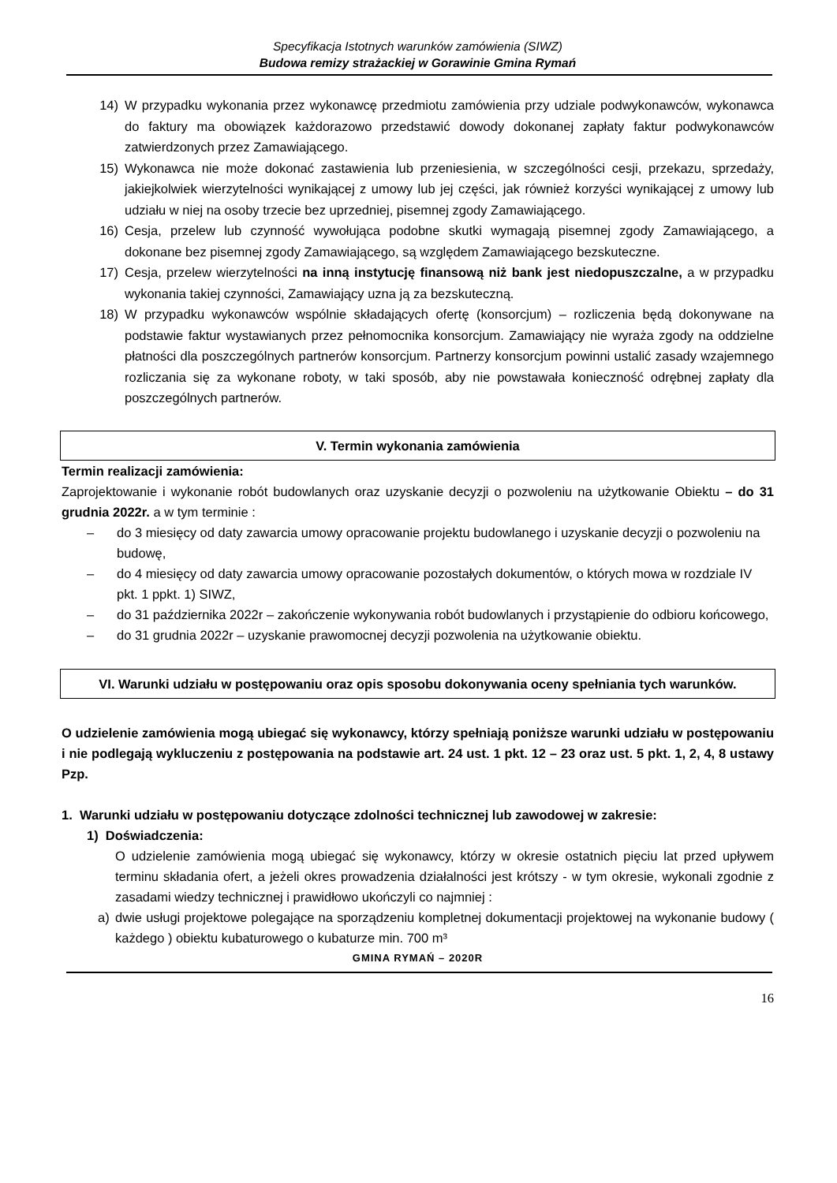Specyfikacja Istotnych warunków zamówienia (SIWZ)
Budowa remizy strażackiej w Gorawinie Gmina Rymań
14) W przypadku wykonania przez wykonawcę przedmiotu zamówienia przy udziale podwykonawców, wykonawca do faktury ma obowiązek każdorazowo przedstawić dowody dokonanej zapłaty faktur podwykonawców zatwierdzonych przez Zamawiającego.
15) Wykonawca nie może dokonać zastawienia lub przeniesienia, w szczególności cesji, przekazu, sprzedaży, jakiejkolwiek wierzytelności wynikającej z umowy lub jej części, jak również korzyści wynikającej z umowy lub udziału w niej na osoby trzecie bez uprzedniej, pisemnej zgody Zamawiającego.
16) Cesja, przelew lub czynność wywołująca podobne skutki wymagają pisemnej zgody Zamawiającego, a dokonane bez pisemnej zgody Zamawiającego, są względem Zamawiającego bezskuteczne.
17) Cesja, przelew wierzytelności na inną instytucję finansową niż bank jest niedopuszczalne, a w przypadku wykonania takiej czynności, Zamawiający uzna ją za bezskuteczną.
18) W przypadku wykonawców wspólnie składających ofertę (konsorcjum) – rozliczenia będą dokonywane na podstawie faktur wystawianych przez pełnomocnika konsorcjum. Zamawiający nie wyraża zgody na oddzielne płatności dla poszczególnych partnerów konsorcjum. Partnerzy konsorcjum powinni ustalić zasady wzajemnego rozliczania się za wykonane roboty, w taki sposób, aby nie powstawała konieczność odrębnej zapłaty dla poszczególnych partnerów.
V. Termin wykonania zamówienia
Termin realizacji zamówienia:
Zaprojektowanie i wykonanie robót budowlanych oraz uzyskanie decyzji o pozwoleniu na użytkowanie Obiektu – do 31 grudnia 2022r. a w tym terminie :
– do 3 miesięcy od daty zawarcia umowy opracowanie projektu budowlanego i uzyskanie decyzji o pozwoleniu na budowę,
– do 4 miesięcy od daty zawarcia umowy opracowanie pozostałych dokumentów, o których mowa w rozdziale IV pkt. 1 ppkt. 1) SIWZ,
– do 31 października 2022r – zakończenie wykonywania robót budowlanych i przystąpienie do odbioru końcowego,
– do 31 grudnia 2022r – uzyskanie prawomocnej decyzji pozwolenia na użytkowanie obiektu.
VI. Warunki udziału w postępowaniu oraz opis sposobu dokonywania oceny spełniania tych warunków.
O udzielenie zamówienia mogą ubiegać się wykonawcy, którzy spełniają poniższe warunki udziału w postępowaniu i nie podlegają wykluczeniu z postępowania na podstawie art. 24 ust. 1 pkt. 12 – 23 oraz ust. 5 pkt. 1, 2, 4, 8 ustawy Pzp.
1. Warunki udziału w postępowaniu dotyczące zdolności technicznej lub zawodowej w zakresie:
1) Doświadczenia:
O udzielenie zamówienia mogą ubiegać się wykonawcy, którzy w okresie ostatnich pięciu lat przed upływem terminu składania ofert, a jeżeli okres prowadzenia działalności jest krótszy - w tym okresie, wykonali zgodnie z zasadami wiedzy technicznej i prawidłowo ukończyli co najmniej :
a) dwie usługi projektowe polegające na sporządzeniu kompletnej dokumentacji projektowej na wykonanie budowy ( każdego ) obiektu kubaturowego o kubaturze min. 700 m³
GMINA RYMAŃ – 2020R
16